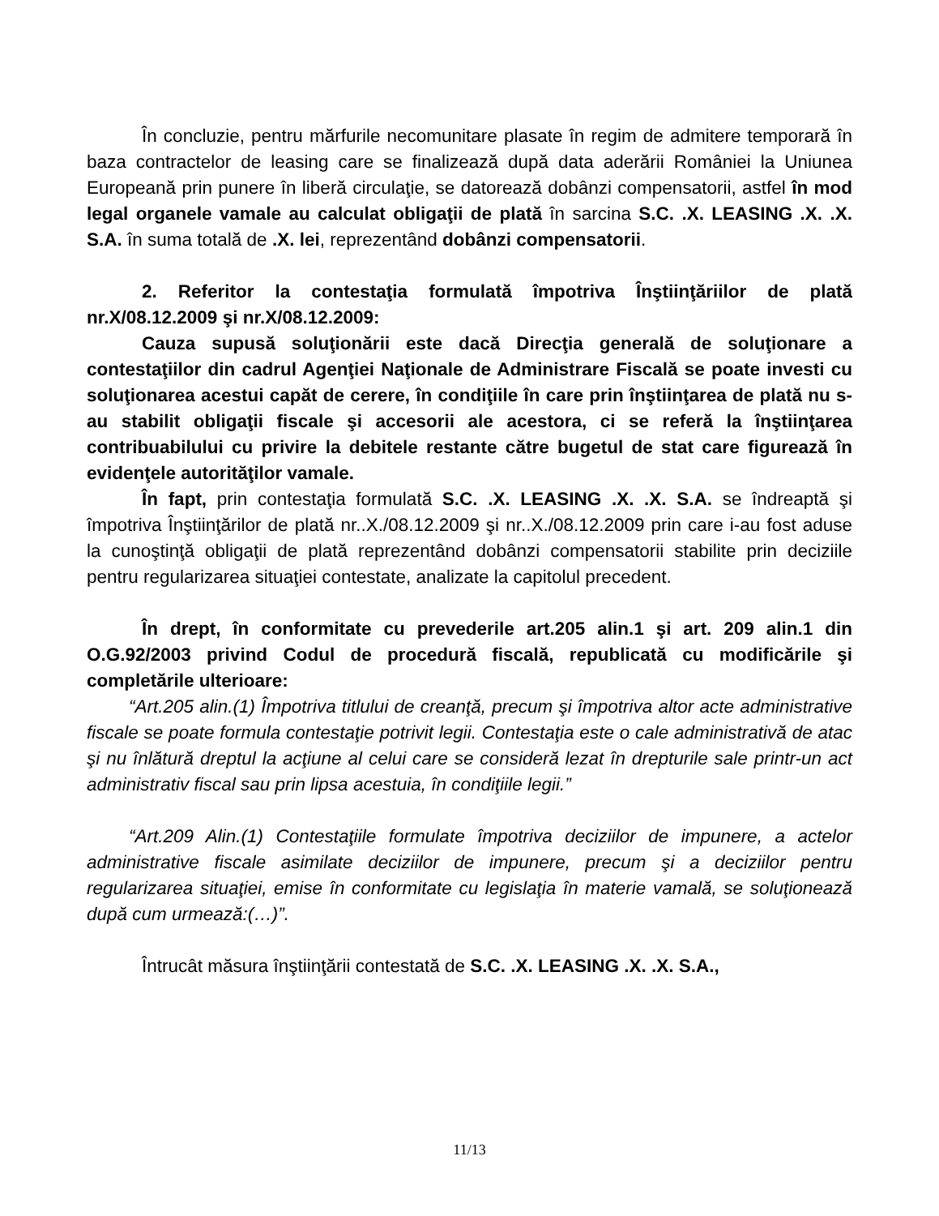În concluzie, pentru mărfurile necomunitare plasate în regim de admitere temporară în baza contractelor de leasing care se finalizează după data aderării României la Uniunea Europeană prin punere în liberă circulaţie, se datorează dobânzi compensatorii, astfel în mod legal organele vamale au calculat obligaţii de plată în sarcina S.C. .X. LEASING .X. .X. S.A. în suma totală de .X. lei, reprezentând dobânzi compensatorii.
2. Referitor la contestaţia formulată împotriva Înştiinţăriilor de plată nr.X/08.12.2009 şi nr.X/08.12.2009:
Cauza supusă soluţionării este dacă Direcţia generală de soluţionare a contestaţiilor din cadrul Agenţiei Naţionale de Administrare Fiscală se poate investi cu soluţionarea acestui capăt de cerere, în condiţiile în care prin înştiinţarea de plată nu s-au stabilit obligaţii fiscale şi accesorii ale acestora, ci se referă la înştiinţarea contribuabilului cu privire la debitele restante către bugetul de stat care figurează în evidenţele autorităţilor vamale.
În fapt, prin contestaţia formulată S.C. .X. LEASING .X. .X. S.A. se îndreaptă şi împotriva Înştiinţărilor de plată nr..X./08.12.2009 şi nr..X./08.12.2009 prin care i-au fost aduse la cunoştinţă obligaţii de plată reprezentând dobânzi compensatorii stabilite prin deciziile pentru regularizarea situaţiei contestate, analizate la capitolul precedent.
În drept, în conformitate cu prevederile art.205 alin.1 şi art. 209 alin.1 din O.G.92/2003 privind Codul de procedură fiscală, republicată cu modificările şi completările ulterioare:
“Art.205 alin.(1) Împotriva titlului de creanţă, precum şi împotriva altor acte administrative fiscale se poate formula contestaţie potrivit legii. Contestaţia este o cale administrativă de atac şi nu înlătură dreptul la acţiune al celui care se consideră lezat în drepturile sale printr-un act administrativ fiscal sau prin lipsa acestuia, în condiţiile legii.”
“Art.209 Alin.(1) Contestaţiile formulate împotriva deciziilor de impunere, a actelor administrative fiscale asimilate deciziilor de impunere, precum şi a deciziilor pentru regularizarea situaţiei, emise în conformitate cu legislaţia în materie vamală, se soluţionează după cum urmează:(…)”.
Întrucât măsura înştiinţării contestată de S.C. .X. LEASING .X. .X. S.A.,
11/13